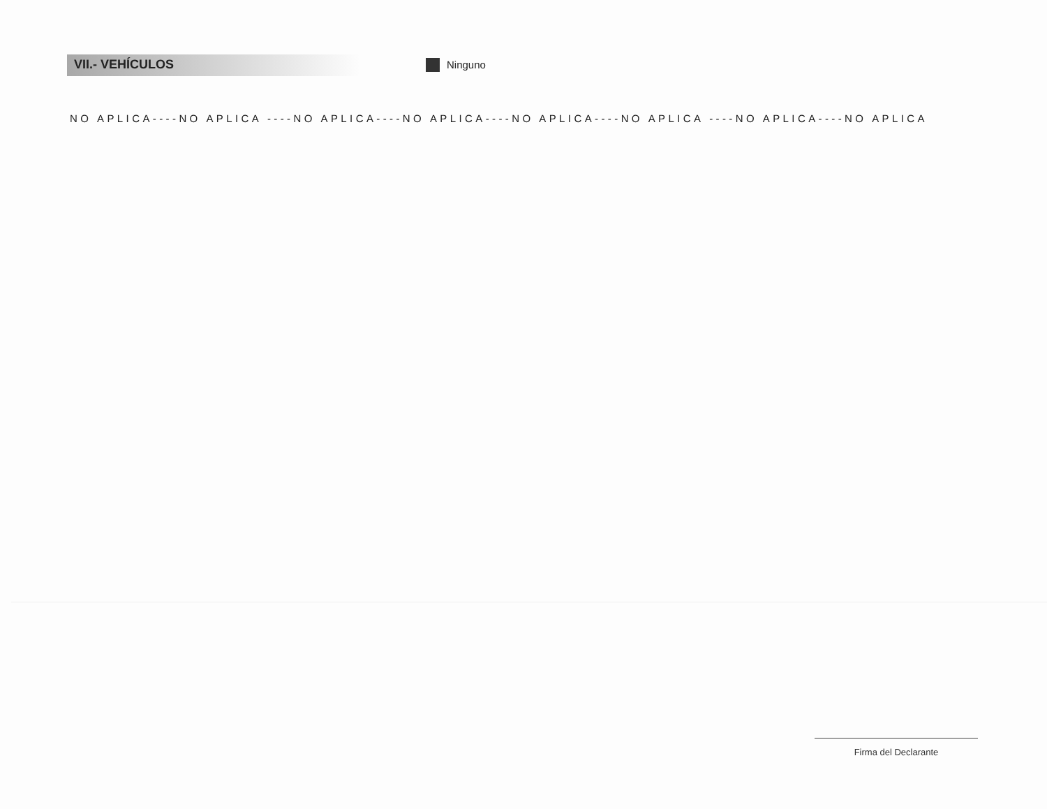VII.- VEHÍCULOS
Ninguno
NO APLICA----NO APLICA ----NO APLICA----NO APLICA----NO APLICA----NO APLICA ----NO APLICA----NO APLICA
Firma del Declarante